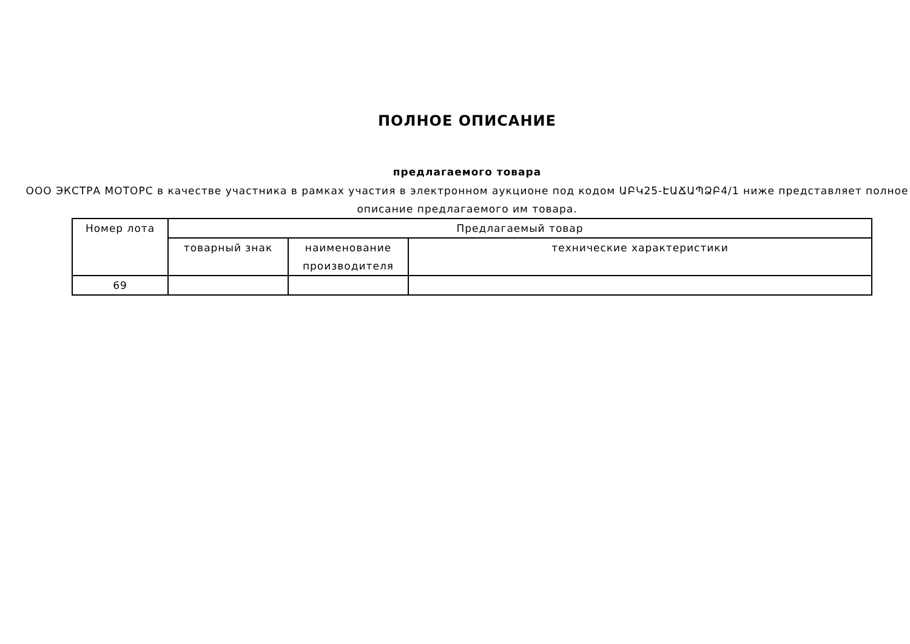ПОЛНОЕ ОПИСАНИЕ
предлагаемого товара
ООО ЭКСТРА МОТОРС в качестве участника в рамках участия в электронном аукционе под кодом ԱԲԿ25-ԷԱՃԱՊՁԲ4/1 ниже представляет полное описание предлагаемого им товара.
| Номер лота | Предлагаемый товар | | |
| --- | --- | --- | --- |
| | товарный знак | наименование производителя | технические характеристики |
| 69 | | | |